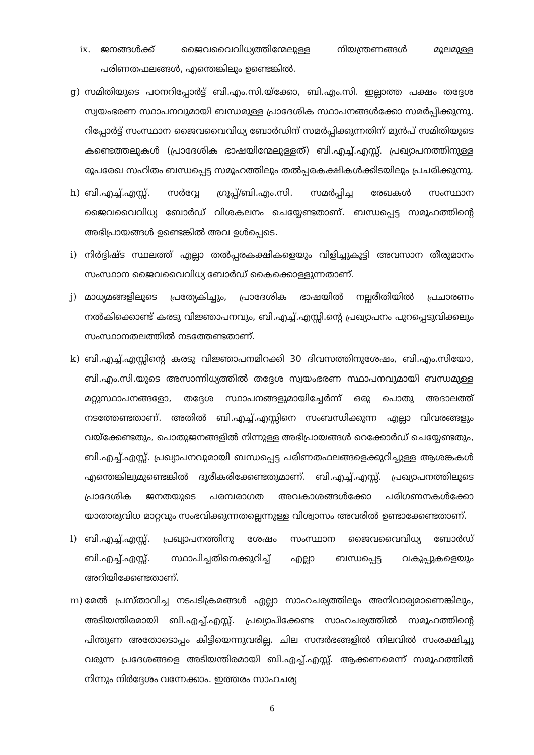ix. ജനങ്ങൾക്ക് ജൈവവൈവിധ്യത്തിന്മേലുള്ള നിയന്ത്രണങ്ങൾ മൂലമുള്ള പരിണതഫലങ്ങൾ, എന്തെങ്കിലും ഉണ്ടെങ്കിൽ.
g) സമിതിയുടെ പഠനറിപ്പോർട്ട് ബി.എം.സി.യ്ക്കോ, ബി.എം.സി. ഇല്ലാത്ത പക്ഷം തദ്ദേശ സ്വയംഭരണ സ്ഥാപനവുമായി ബന്ധമുള്ള പ്രാദേശിക സ്ഥാപനങ്ങൾക്കോ സമർപ്പിക്കുന്നു. റിപ്പോർട്ട് സംസ്ഥാന ജൈവവൈവിധ്യ ബോർഡിന് സമർപ്പിക്കുന്നതിന് മുൻപ് സമിതിയുടെ കണ്ടെത്തലുകൾ (പ്രാദേശിക ഭാഷയിന്മേലുള്ളത്) ബി.എച്ച്.എസ്സ്. പ്രഖ്യാപനത്തിനുള്ള രൂപരേഖ സഹിതം ബന്ധപ്പെട്ട സമൂഹത്തിലും തൽപ്പരകക്ഷികൾക്കിടയിലും പ്രചരിക്കുന്നു.
h) ബി.എച്ച്.എസ്സ്. സർവ്വേ ഗ്രൂപ്പ്/ബി.എം.സി. സമർപ്പിച്ച രേഖകൾ സംസ്ഥാന ജൈവവൈവിധ്യ ബോർഡ് വിശകലനം ചെയ്യേണ്ടതാണ്. ബന്ധപ്പെട്ട സമൂഹത്തിന്റെ അഭിപ്രായങ്ങൾ ഉണ്ടെങ്കിൽ അവ ഉൾപ്പെടെ.
i) നിർദ്ദിഷ്ട സ്ഥലത്ത് എല്ലാ തൽപ്പരകക്ഷികളെയും വിളിച്ചുകൂട്ടി അവസാന തീരുമാനം സംസ്ഥാന ജൈവവൈവിധ്യ ബോർഡ് കൈക്കൊള്ളുന്നതാണ്.
j) മാധ്യമങ്ങളിലൂടെ പ്രത്യേകിച്ചും, പ്രാദേശിക ഭാഷയിൽ നല്ലരീതിയിൽ പ്രചാരണം നൽകിക്കൊണ്ട് കരടു വിജ്ഞാപനവും, ബി.എച്ച്.എസ്സി.ന്റെ പ്രഖ്യാപനം പുറപ്പെടുവിക്കലും സംസ്ഥാനതലത്തിൽ നടത്തേണ്ടതാണ്.
k) ബി.എച്ച്.എസ്സിന്റെ കരടു വിജ്ഞാപനമിറക്കി 30 ദിവസത്തിനുശേഷം, ബി.എം.സിയോ, ബി.എം.സി.യുടെ അസാന്നിധ്യത്തിൽ തദ്ദേശ സ്വയംഭരണ സ്ഥാപനവുമായി ബന്ധമുള്ള മറ്റുസ്ഥാപനങ്ങളോ, തദ്ദേശ സ്ഥാപനങ്ങളുമായിച്ചേർന്ന് ഒരു പൊതു അദാലത്ത് നടത്തേണ്ടതാണ്. അതിൽ ബി.എച്ച്.എസ്സിനെ സംബന്ധിക്കുന്ന എല്ലാ വിവരങ്ങളും വയ്ക്കേണ്ടതും, പൊതുജനങ്ങളിൽ നിന്നുള്ള അഭിപ്രായങ്ങൾ റെക്കോർഡ് ചെയ്യേണ്ടതും, ബി.എച്ച്.എസ്സ്. പ്രഖ്യാപനവുമായി ബന്ധപ്പെട്ട പരിണതഫലങ്ങളെക്കുറിച്ചുള്ള ആശങ്കകൾ എന്തെങ്കിലുമുണ്ടെങ്കിൽ ദൂരീകരിക്കേണ്ടതുമാണ്. ബി.എച്ച്.എസ്സ്. പ്രഖ്യാപനത്തിലൂടെ പ്രാദേശിക ജനതയുടെ പരമ്പരാഗത അവകാശങ്ങൾക്കോ പരിഗണനകൾക്കോ യാതാരുവിധ മാറ്റവും സംഭവിക്കുന്നതല്ലെന്നുള്ള വിശ്വാസം അവരിൽ ഉണ്ടാക്കേണ്ടതാണ്.
l) ബി.എച്ച്.എസ്സ്. പ്രഖ്യാപനത്തിനു ശേഷം സംസ്ഥാന ജൈവവൈവിധ്യ ബോർഡ് ബി.എച്ച്.എസ്സ്. സ്ഥാപിച്ചതിനെക്കുറിച്ച് എല്ലാ ബന്ധപ്പെട്ട വകുപ്പുകളെയും അറിയിക്കേണ്ടതാണ്.
m) മേൽ പ്രസ്താവിച്ച നടപടിക്രമങ്ങൾ എല്ലാ സാഹചര്യത്തിലും അനിവാര്യമാണെങ്കിലും, അടിയന്തിരമായി ബി.എച്ച്.എസ്സ്. പ്രഖ്യാപിക്കേണ്ട സാഹചര്യത്തിൽ സമൂഹത്തിന്റെ പിന്തുണ അതോടൊപ്പം കിട്ടിയെന്നുവരില്ല. ചില സന്ദർഭങ്ങളിൽ നിലവിൽ സംരക്ഷിച്ചു വരുന്ന പ്രദേശങ്ങളെ അടിയന്തിരമായി ബി.എച്ച്.എസ്സ്. ആക്കണമെന്ന് സമൂഹത്തിൽ നിന്നും നിർദ്ദേശം വന്നേക്കാം. ഇത്തരം സാഹചര്യ
6